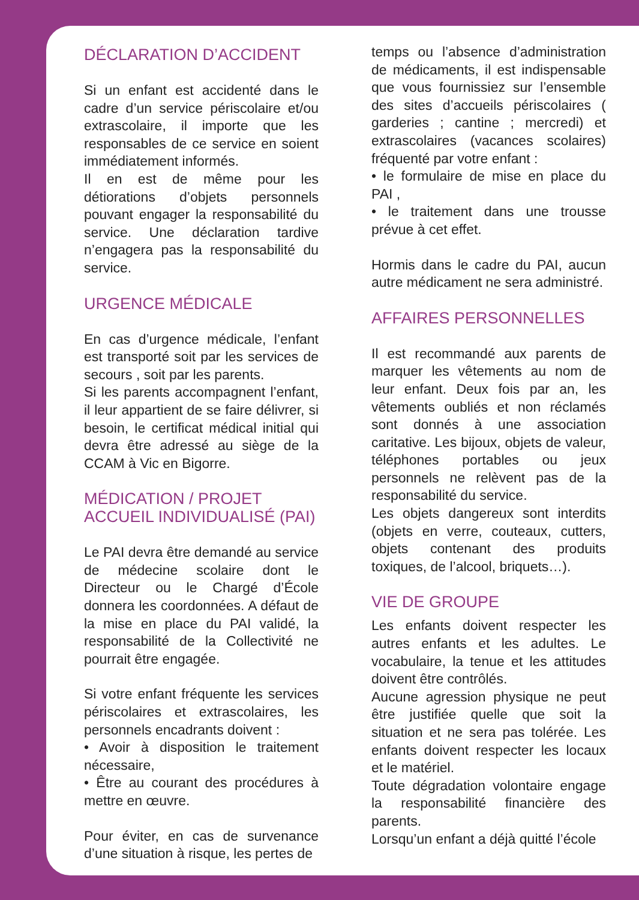DÉCLARATION D’ACCIDENT
Si un enfant est accidenté dans le cadre d’un service périscolaire et/ou extrascolaire, il importe que les responsables de ce service en soient immédiatement informés.
Il en est de même pour les détiorations d’objets personnels pouvant engager la responsabilité du service. Une déclaration tardive n’engagera pas la responsabilité du service.
URGENCE MÉDICALE
En cas d’urgence médicale, l’enfant est transporté soit par les services de secours , soit par les parents.
Si les parents accompagnent l’enfant, il leur appartient de se faire délivrer, si besoin, le certificat médical initial qui devra être adressé au siège de la CCAM à Vic en Bigorre.
MÉDICATION / PROJET ACCUEIL INDIVIDUALISÉ (PAI)
Le PAI devra être demandé au service de médecine scolaire dont le Directeur ou le Chargé d’École donnera les coordonnées. A défaut de la mise en place du PAI validé, la responsabilité de la Collectivité ne pourrait être engagée.
Si votre enfant fréquente les services périscolaires et extrascolaires, les personnels encadrants doivent :
• Avoir à disposition le traitement nécessaire,
• Être au courant des procédures à mettre en œuvre.
Pour éviter, en cas de survenance d’une situation à risque, les pertes de
temps ou l’absence d’administration de médicaments, il est indispensable que vous fournissiez sur l’ensemble des sites d’accueils périscolaires ( garderies ; cantine ; mercredi) et extrascolaires (vacances scolaires) fréquenté par votre enfant :
• le formulaire de mise en place du PAI ,
• le traitement dans une trousse prévue à cet effet.
Hormis dans le cadre du PAI, aucun autre médicament ne sera administré.
AFFAIRES PERSONNELLES
Il est recommandé aux parents de marquer les vêtements au nom de leur enfant. Deux fois par an, les vêtements oubliés et non réclamés sont donnés à une association caritative. Les bijoux, objets de valeur, téléphones portables ou jeux personnels ne relèvent pas de la responsabilité du service.
Les objets dangereux sont interdits (objets en verre, couteaux, cutters, objets contenant des produits toxiques, de l’alcool, briquets…).
VIE DE GROUPE
Les enfants doivent respecter les autres enfants et les adultes. Le vocabulaire, la tenue et les attitudes doivent être contrôlés.
Aucune agression physique ne peut être justifiée quelle que soit la situation et ne sera pas tolérée. Les enfants doivent respecter les locaux et le matériel.
Toute dégradation volontaire engage la responsabilité financière des parents.
Lorsqu’un enfant a déjà quitté l’école